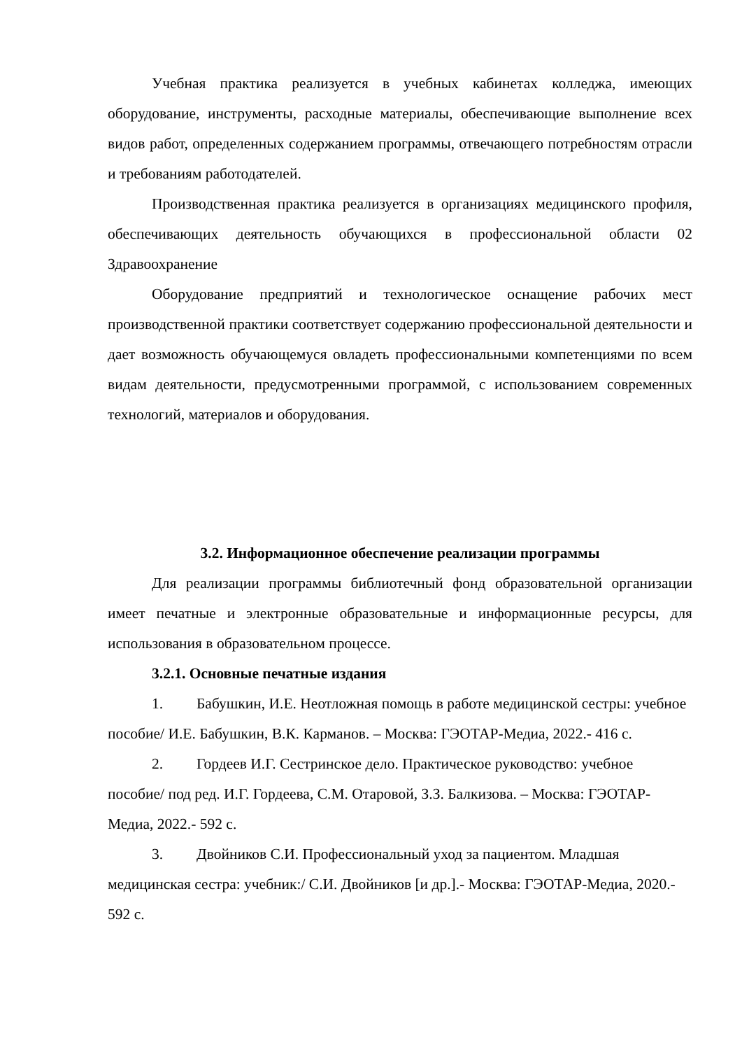Учебная практика реализуется в учебных кабинетах колледжа, имеющих оборудование, инструменты, расходные материалы, обеспечивающие выполнение всех видов работ, определенных содержанием программы, отвечающего потребностям отрасли и требованиям работодателей.
Производственная практика реализуется в организациях медицинского профиля, обеспечивающих деятельность обучающихся в профессиональной области 02 Здравоохранение
Оборудование предприятий и технологическое оснащение рабочих мест производственной практики соответствует содержанию профессиональной деятельности и дает возможность обучающемуся овладеть профессиональными компетенциями по всем видам деятельности, предусмотренными программой, с использованием современных технологий, материалов и оборудования.
3.2. Информационное обеспечение реализации программы
Для реализации программы библиотечный фонд образовательной организации имеет печатные и электронные образовательные и информационные ресурсы, для использования в образовательном процессе.
3.2.1. Основные печатные издания
1. Бабушкин, И.Е. Неотложная помощь в работе медицинской сестры: учебное пособие/ И.Е. Бабушкин, В.К. Карманов. – Москва: ГЭОТАР-Медиа, 2022.- 416 с.
2. Гордеев И.Г. Сестринское дело. Практическое руководство: учебное пособие/ под ред. И.Г. Гордеева, С.М. Отаровой, З.З. Балкизова. – Москва: ГЭОТАР-Медиа, 2022.- 592 с.
3. Двойников С.И. Профессиональный уход за пациентом. Младшая медицинская сестра: учебник:/ С.И. Двойников [и др.].- Москва: ГЭОТАР-Медиа, 2020.- 592 с.